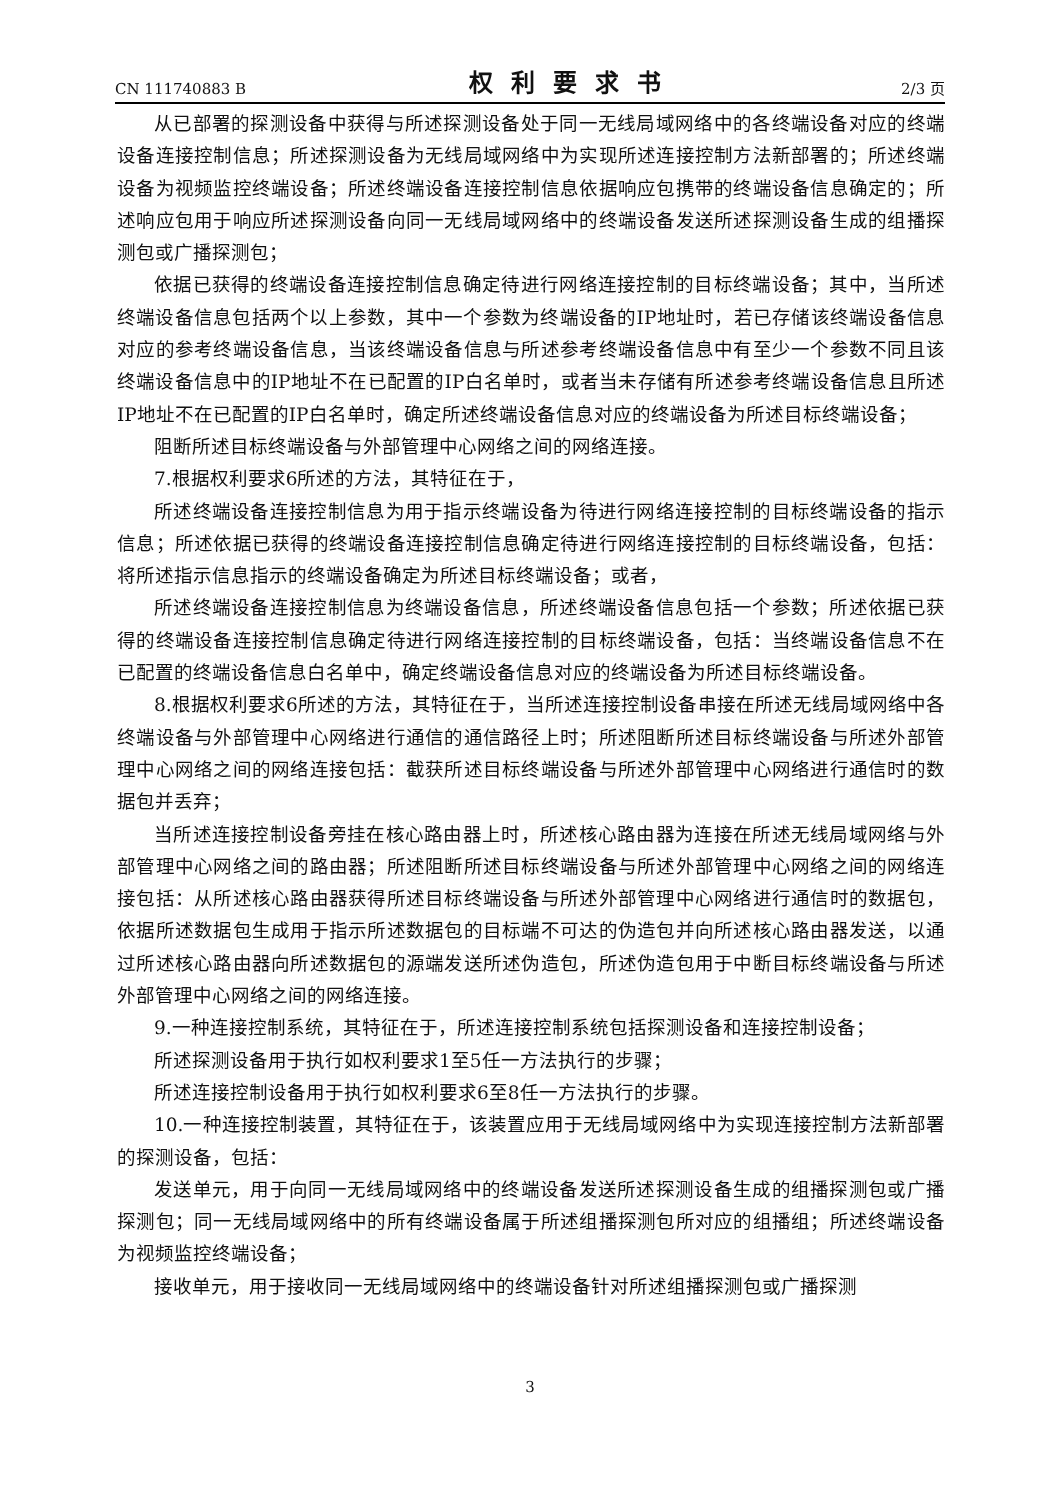CN 111740883 B 权利要求书 2/3 页
从已部署的探测设备中获得与所述探测设备处于同一无线局域网络中的各终端设备对应的终端设备连接控制信息；所述探测设备为无线局域网络中为实现所述连接控制方法新部署的；所述终端设备为视频监控终端设备；所述终端设备连接控制信息依据响应包携带的终端设备信息确定的；所述响应包用于响应所述探测设备向同一无线局域网络中的终端设备发送所述探测设备生成的组播探测包或广播探测包；
依据已获得的终端设备连接控制信息确定待进行网络连接控制的目标终端设备；其中，当所述终端设备信息包括两个以上参数，其中一个参数为终端设备的IP地址时，若已存储该终端设备信息对应的参考终端设备信息，当该终端设备信息与所述参考终端设备信息中有至少一个参数不同且该终端设备信息中的IP地址不在已配置的IP白名单时，或者当未存储有所述参考终端设备信息且所述IP地址不在已配置的IP白名单时，确定所述终端设备信息对应的终端设备为所述目标终端设备；
阻断所述目标终端设备与外部管理中心网络之间的网络连接。
7.根据权利要求6所述的方法，其特征在于，
所述终端设备连接控制信息为用于指示终端设备为待进行网络连接控制的目标终端设备的指示信息；所述依据已获得的终端设备连接控制信息确定待进行网络连接控制的目标终端设备，包括：将所述指示信息指示的终端设备确定为所述目标终端设备；或者，
所述终端设备连接控制信息为终端设备信息，所述终端设备信息包括一个参数；所述依据已获得的终端设备连接控制信息确定待进行网络连接控制的目标终端设备，包括：当终端设备信息不在已配置的终端设备信息白名单中，确定终端设备信息对应的终端设备为所述目标终端设备。
8.根据权利要求6所述的方法，其特征在于，当所述连接控制设备串接在所述无线局域网络中各终端设备与外部管理中心网络进行通信的通信路径上时；所述阻断所述目标终端设备与所述外部管理中心网络之间的网络连接包括：截获所述目标终端设备与所述外部管理中心网络进行通信时的数据包并丢弃；
当所述连接控制设备旁挂在核心路由器上时，所述核心路由器为连接在所述无线局域网络与外部管理中心网络之间的路由器；所述阻断所述目标终端设备与所述外部管理中心网络之间的网络连接包括：从所述核心路由器获得所述目标终端设备与所述外部管理中心网络进行通信时的数据包，依据所述数据包生成用于指示所述数据包的目标端不可达的伪造包并向所述核心路由器发送，以通过所述核心路由器向所述数据包的源端发送所述伪造包，所述伪造包用于中断目标终端设备与所述外部管理中心网络之间的网络连接。
9.一种连接控制系统，其特征在于，所述连接控制系统包括探测设备和连接控制设备；
所述探测设备用于执行如权利要求1至5任一方法执行的步骤；
所述连接控制设备用于执行如权利要求6至8任一方法执行的步骤。
10.一种连接控制装置，其特征在于，该装置应用于无线局域网络中为实现连接控制方法新部署的探测设备，包括：
发送单元，用于向同一无线局域网络中的终端设备发送所述探测设备生成的组播探测包或广播探测包；同一无线局域网络中的所有终端设备属于所述组播探测包所对应的组播组；所述终端设备为视频监控终端设备；
接收单元，用于接收同一无线局域网络中的终端设备针对所述组播探测包或广播探测
3